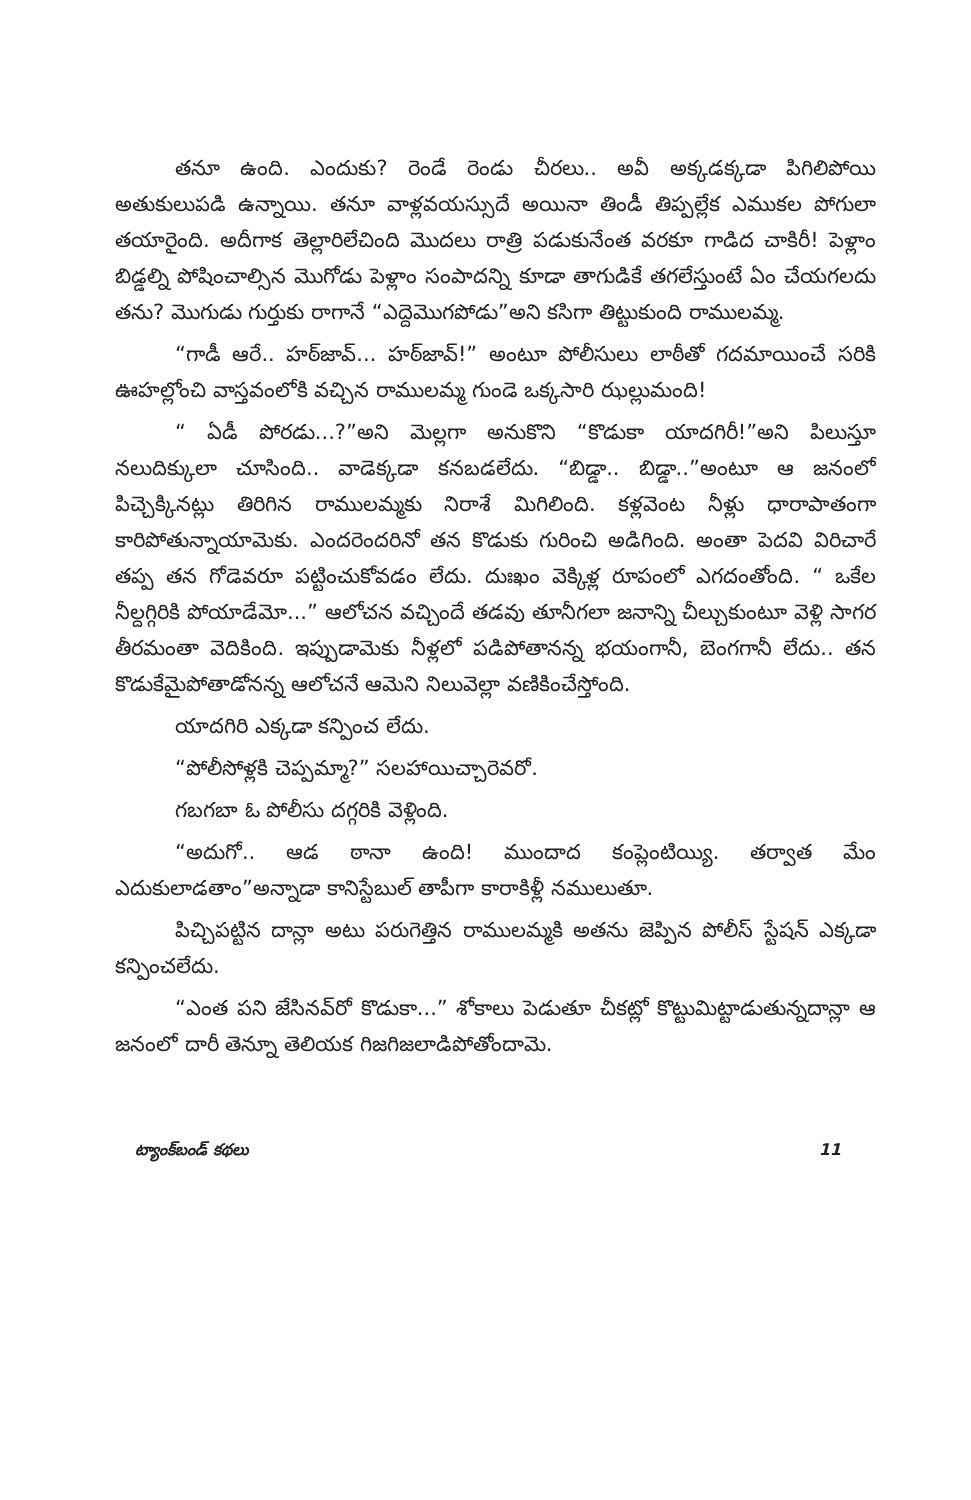తనూ ఉంది. ఎందుకు? రెండే రెండు చీరలు.. అవీ అక్కడక్కడా పిగిలిపోయి అతుకులుపడి ఉన్నాయి. తనూ వాళ్లవయస్సుదే అయినా తిండీ తిప్పల్లేక ఎముకల పోగులా తయారైంది. అదీగాక తెల్లారిలేచింది మొదలు రాత్రి పడుకునేంత వరకూ గాడిద చాకిరీ! పెళ్లాం బిడ్డల్ని పోషించాల్సిన మొగోడు పెళ్లాం సంపాదన్ని కూడా తాగుడికే తగలేస్తుంటే ఏం చేయగలదు తను? మొగుడు గుర్తుకు రాగానే “ఎద్దెమొగపోడు”అని కసిగా తిట్టుకుంది రాములమ్మ.
“గాడీ ఆరే.. హఠ్‌జావ్... హఠ్‌జావ్!” అంటూ పోలీసులు లాఠీతో గదమాయించే సరికి ఊహల్లోంచి వాస్తవంలోకి వచ్చిన రాములమ్మ గుండె ఒక్కసారి ఝల్లుమంది!
“ ఏడీ పోరడు...?”అని మెల్లగా అనుకొని “కొడుకా యాదగిరీ!”అని పిలుస్తూ నలుదిక్కులా చూసింది.. వాడెక్కడా కనబడలేదు. “బిడ్డా.. బిడ్డా..”అంటూ ఆ జనంలో పిచ్చెక్కినట్లు తిరిగిన రాములమ్మకు నిరాశే మిగిలింది. కళ్లవెంట నీళ్లు ధారాపాతంగా కారిపోతున్నాయామెకు. ఎందరెందరినో తన కొడుకు గురించి అడిగింది. అంతా పెదవి విరిచారే తప్ప తన గోడెవరూ పట్టించుకోవడం లేదు. దుఃఖం వెక్కిళ్ల రూపంలో ఎగదంతోంది. “ ఒకేల నీల్దగ్గిరికి పోయాడేమో...” ఆలోచన వచ్చిందే తడవు తూనీగలా జనాన్ని చీల్చుకుంటూ వెళ్లి సాగర తీరమంతా వెదికింది. ఇప్పుడామెకు నీళ్లలో పడిపోతానన్న భయంగానీ, బెంగగానీ లేదు.. తన కొడుకేమైపోతాడోనన్న ఆలోచనే ఆమెని నిలువెల్లా వణికించేస్తోంది.
యాదగిరి ఎక్కడా కన్పించ లేదు.
“పోలీసోళ్లకి చెప్పమ్మా?” సలహాయిచ్చారెవరో.
గబగబా ఓ పోలీసు దగ్గరికి వెళ్లింది.
“అదుగో.. ఆడ ఠానా ఉంది! ముందాద కంప్లెంటియ్యి. తర్వాత మేం ఎదుకులాడతాం”అన్నాడా కానిస్టేబుల్ తాపీగా కారాకిళ్లీ నములుతూ.
పిచ్చిపట్టిన దాన్లా అటు పరుగెత్తిన రాములమ్మకి అతను జెప్పిన పోలీస్ స్టేషన్ ఎక్కడా కన్పించలేదు.
“ఎంత పని జేసినవ్‌రో కొడుకా...” శోకాలు పెడుతూ చీకట్లో కొట్టుమిట్టాడుతున్నదాన్లా ఆ జనంలో దారీ తెన్నూ తెలియక గిజగిజలాడిపోతోందామె.
ట్యాంక్‌బండ్ కథలు 11